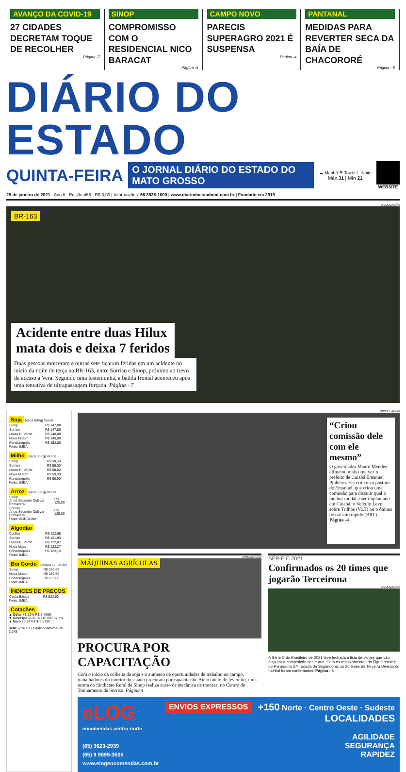AVANÇO DA COVID-19
27 CIDADES DECRETAM TOQUE DE RECOLHER
Página -7
SINOP
COMPROMISSO COM O RESIDENCIAL NICO BARACAT
Página -3
CAMPO NOVO
PARECIS SUPERAGRO 2021 É SUSPENSA
Página -4
PANTANAL
MEDIDAS PARA REVERTER SECA DA BAÍA DE CHACORORÉ
Página - 8
DIÁRIO DO ESTADO
QUINTA-FEIRA O JORNAL DIÁRIO DO ESTADO DO MATO GROSSO
☁ Manhã ☂ Tarde ☾ Noite
Máx 31 | Mín 21
WEBSITE
28 de janeiro de 2021 - Ano II - Edição 466 - R$ 3,00 | Informações: 66 3535-1000 | www.diariodoestadomt.com.br | Fundado em 2019
DIVULGAÇÃO
BR-163
Acidente entre duas Hilux
mata dois e deixa 7 feridos
Duas pessoas morreram e outras sete ficaram feridas em um acidente no início da noite de terça na BR-163, entre Sorriso e Sinop, próximo ao trevo de acesso a Vera. Segundo uma testemunha, a batida frontal aconteceu após uma tentativa de ultrapassagem forçada. Página - 7
Soja (saca 60Kg) Venda
| Sinop | R$ 147,00 |
| Sorriso | R$ 147,00 |
| Lucas R. Verde | R$ 148,00 |
| Nova Mutum | R$ 149,00 |
| Rondonópolis | R$ 152,00 |
Fonte: IMEA
Milho (saca 60Kg) Venda
| Sinop | R$ 58,50 |
| Sorriso | R$ 59,00 |
| Lucas R. Verde | R$ 58,80 |
| Nova Mutum | R$ 59,30 |
| Rondonópolis | R$ 60,90 |
Fonte: IMEA
Arroz (saca 60Kg) Venda
| Sinop Arroz Sequeiro Cultivar Primavera | R$ 125,00 |
| Sorriso Arroz Sequeiro Cultivar Primavera | R$ 125,00 |
Fonte: AGROLINK
Algodão
| Cuiába | R$ 122,65 |
| Sorriso | R$ 121,93 |
| Lucas R. Verde | R$ 122,07 |
| Nova Mutum | R$ 122,27 |
| Rondonópolis | R$ 123,13 |
Fonte: IMEA
Boi Gordo compra comercial
| Sinop | R$ 250,67 |
| Nova Mutum | R$ 252,50 |
| Rondonópolis | R$ 250,00 |
Fonte: IMEA
ÍNDICES DE PREÇOS
| Cesta Básica | R$ 523,60 |
Fonte: IMEA
Cotações
▲ Dólar +1,52% R$ 5,4066
▼ Bovespa -0,31 % 116.097,82 pts
▲ Euro +0,94% R$ 6,5399
Selic (2 % a.a.) Salário mínimo R$ 1.045
MICHEL ALVIM
“Criou comissão dele com ele mesmo”
O governador Mauro Mendes alfinetou mais uma vez o prefeito de Cuiabá Emanuel Pinheiro. Ele criticou a postura de Emanuel, que criou uma comissão para discutir qual o melhor modal a ser implantado em Cuiabá: o Veículo Leve sobre Trilhos (VLT) ou o ônibus de trânsito rápido (BRT). Página -4
DIVULGAÇÃO
MÁQUINAS AGRÍCOLAS
PROCURA POR CAPACITAÇÃO
Com o início da colheita da soja e o aumento de oportunidades de trabalho no campo, trabalhadores do interior do estado procuram por capacitação. Até o início de fevereiro, uma turma do Sindicato Rural de Sinop realiza curso de mecânica de tratores, no Centro de Treinamento de Sorriso. Página 4
SÉRIE C 2021
Confirmados os 20 times que jogarão Terceirona
DIVULGAÇÃO
A Série C do Brasileiro de 2021 teve fechada a lista de clubes que vão disputar a competição deste ano. Com os rebaixamentos do Figueirense e do Paraná na 37ª rodada da Segundona, os 20 times da Terceira Divisão do futebol foram confirmados. Página - 6
eLOG
encomendas centro-norte
(65) 3623-2939
(65) 9 9699-3505
www.elogencomendas.com.br
ENVIOS EXPRESSOS
+150 Norte · Centro Oeste · Sudeste
LOCALIDADES
AGILIDADE
SEGURANÇA
RAPIDEZ